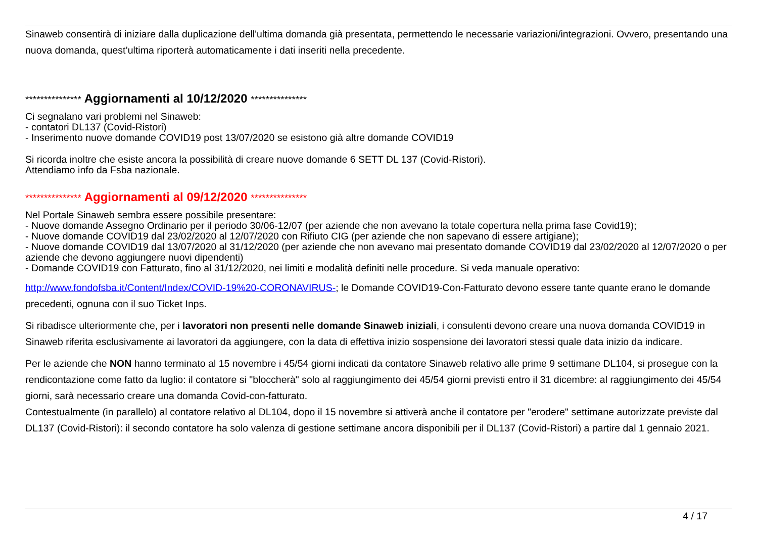Sinaweb consentirà di iniziare dalla duplicazione dell'ultima domanda già presentata, permettendo le necessarie variazioni/integrazioni. Ovvero, presentando una nuova domanda, quest’ultima riporterà automaticamente i dati inseriti nella precedente.
*************** Aggiornamenti al 10/12/2020 ***************
Ci segnalano vari problemi nel Sinaweb:
- contatori DL137 (Covid-Ristori)
- Inserimento nuove domande COVID19 post 13/07/2020 se esistono già altre domande COVID19
Si ricorda inoltre che esiste ancora la possibilità di creare nuove domande 6 SETT DL 137 (Covid-Ristori).
Attendiamo info da Fsba nazionale.
*************** Aggiornamenti al 09/12/2020 ***************
Nel Portale Sinaweb sembra essere possibile presentare:
- Nuove domande Assegno Ordinario per il periodo 30/06-12/07 (per aziende che non avevano la totale copertura nella prima fase Covid19);
- Nuove domande COVID19 dal 23/02/2020 al 12/07/2020 con Rifiuto CIG (per aziende che non sapevano di essere artigiane);
- Nuove domande COVID19 dal 13/07/2020 al 31/12/2020 (per aziende che non avevano mai presentato domande COVID19 dal 23/02/2020 al 12/07/2020 o per aziende che devono aggiungere nuovi dipendenti)
- Domande COVID19 con Fatturato, fino al 31/12/2020, nei limiti e modalità definiti nelle procedure. Si veda manuale operativo:
http://www.fondofsba.it/Content/Index/COVID-19%20-CORONAVIRUS-; le Domande COVID19-Con-Fatturato devono essere tante quante erano le domande precedenti, ognuna con il suo Ticket Inps.
Si ribadisce ulteriormente che, per i lavoratori non presenti nelle domande Sinaweb iniziali, i consulenti devono creare una nuova domanda COVID19 in Sinaweb riferita esclusivamente ai lavoratori da aggiungere, con la data di effettiva inizio sospensione dei lavoratori stessi quale data inizio da indicare.
Per le aziende che NON hanno terminato al 15 novembre i 45/54 giorni indicati da contatore Sinaweb relativo alle prime 9 settimane DL104, si prosegue con la rendicontazione come fatto da luglio: il contatore si "bloccherà" solo al raggiungimento dei 45/54 giorni previsti entro il 31 dicembre: al raggiungimento dei 45/54 giorni, sarà necessario creare una domanda Covid-con-fatturato.
Contestualmente (in parallelo) al contatore relativo al DL104, dopo il 15 novembre si attiverà anche il contatore per "erodere" settimane autorizzate previste dal DL137 (Covid-Ristori): il secondo contatore ha solo valenza di gestione settimane ancora disponibili per il DL137 (Covid-Ristori) a partire dal 1 gennaio 2021.
4 / 17